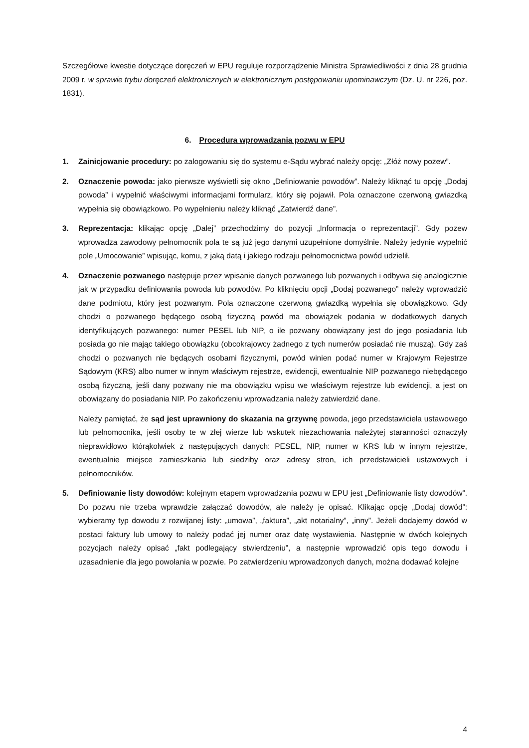Szczegółowe kwestie dotyczące doręczeń w EPU reguluje rozporządzenie Ministra Sprawiedliwości z dnia 28 grudnia 2009 r. w sprawie trybu doręczeń elektronicznych w elektronicznym postępowaniu upominawczym (Dz. U. nr 226, poz. 1831).
6. Procedura wprowadzania pozwu w EPU
1. Zainicjowanie procedury: po zalogowaniu się do systemu e-Sądu wybrać należy opcję: „Złóż nowy pozew”.
2. Oznaczenie powoda: jako pierwsze wyświetli się okno „Definiowanie powodów”. Należy kliknąć tu opcję „Dodaj powoda” i wypełnić właściwymi informacjami formularz, który się pojawił. Pola oznaczone czerwoną gwiazdką wypełnia się obowiązkowo. Po wypełnieniu należy kliknąć „Zatwierdź dane”.
3. Reprezentacja: klikając opcję „Dalej” przechodzimy do pozycji „Informacja o reprezentacji”. Gdy pozew wprowadza zawodowy pełnomocnik pola te są już jego danymi uzupełnione domyślnie. Należy jedynie wypełnić pole „Umocowanie” wpisując, komu, z jaką datą i jakiego rodzaju pełnomocnictwa powód udzielił.
4. Oznaczenie pozwanego następuje przez wpisanie danych pozwanego lub pozwanych i odbywa się analogicznie jak w przypadku definiowania powoda lub powodów. Po kliknięciu opcji „Dodaj pozwanego” należy wprowadzić dane podmiotu, który jest pozwanym. Pola oznaczone czerwoną gwiazdką wypełnia się obowiązkowo. Gdy chodzi o pozwanego będącego osobą fizyczną powód ma obowiązek podania w dodatkowych danych identyfikujących pozwanego: numer PESEL lub NIP, o ile pozwany obowiązany jest do jego posiadania lub posiada go nie mając takiego obowiązku (obcokrajowcy żadnego z tych numerów posiadać nie muszą). Gdy zaś chodzi o pozwanych nie będących osobami fizycznymi, powód winien podać numer w Krajowym Rejestrze Sądowym (KRS) albo numer w innym właściwym rejestrze, ewidencji, ewentualnie NIP pozwanego niebędącego osobą fizyczną, jeśli dany pozwany nie ma obowiązku wpisu we właściwym rejestrze lub ewidencji, a jest on obowiązany do posiadania NIP. Po zakończeniu wprowadzania należy zatwierdzić dane.
Należy pamiętać, że sąd jest uprawniony do skazania na grzywnę powoda, jego przedstawiciela ustawowego lub pełnomocnika, jeśli osoby te w złej wierze lub wskutek niezachowania należytej staranności oznaczyły nieprawidłowo którąkolwiek z następujących danych: PESEL, NIP, numer w KRS lub w innym rejestrze, ewentualnie miejsce zamieszkania lub siedziby oraz adresy stron, ich przedstawicieli ustawowych i pełnomocników.
5. Definiowanie listy dowodów: kolejnym etapem wprowadzania pozwu w EPU jest „Definiowanie listy dowodów”. Do pozwu nie trzeba wprawdzie załączać dowodów, ale należy je opisać. Klikając opcję „Dodaj dowód”: wybieramy typ dowodu z rozwijanej listy: „umowa”, „faktura”, „akt notarialny”, „inny”. Jeżeli dodajemy dowód w postaci faktury lub umowy to należy podać jej numer oraz datę wystawienia. Następnie w dwóch kolejnych pozycjach należy opisać „fakt podlegający stwierdzeniu”, a następnie wprowadzić opis tego dowodu i uzasadnienie dla jego powołania w pozwie. Po zatwierdzeniu wprowadzonych danych, można dodawać kolejne
4